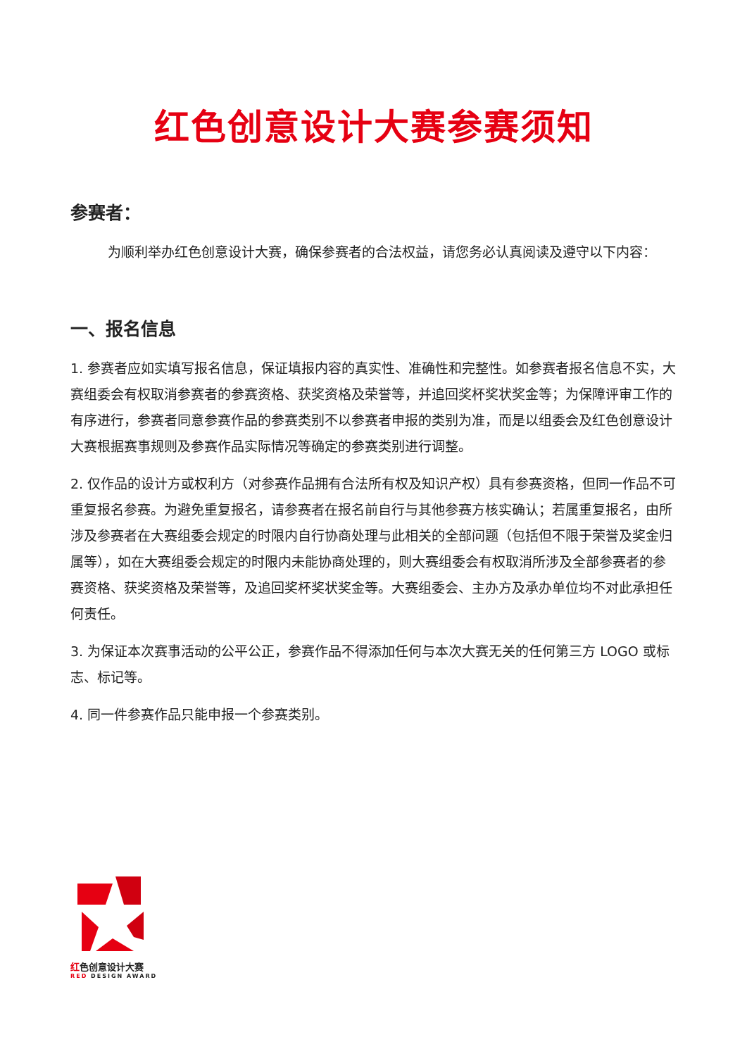红色创意设计大赛参赛须知
参赛者：
为顺利举办红色创意设计大赛，确保参赛者的合法权益，请您务必认真阅读及遵守以下内容：
一、报名信息
1. 参赛者应如实填写报名信息，保证填报内容的真实性、准确性和完整性。如参赛者报名信息不实，大赛组委会有权取消参赛者的参赛资格、获奖资格及荣誉等，并追回奖杯奖状奖金等；为保障评审工作的有序进行，参赛者同意参赛作品的参赛类别不以参赛者申报的类别为准，而是以组委会及红色创意设计大赛根据赛事规则及参赛作品实际情况等确定的参赛类别进行调整。
2. 仅作品的设计方或权利方（对参赛作品拥有合法所有权及知识产权）具有参赛资格，但同一作品不可重复报名参赛。为避免重复报名，请参赛者在报名前自行与其他参赛方核实确认；若属重复报名，由所涉及参赛者在大赛组委会规定的时限内自行协商处理与此相关的全部问题（包括但不限于荣誉及奖金归属等），如在大赛组委会规定的时限内未能协商处理的，则大赛组委会有权取消所涉及全部参赛者的参赛资格、获奖资格及荣誉等，及追回奖杯奖状奖金等。大赛组委会、主办方及承办单位均不对此承担任何责任。
3. 为保证本次赛事活动的公平公正，参赛作品不得添加任何与本次大赛无关的任何第三方 LOGO 或标志、标记等。
4. 同一件参赛作品只能申报一个参赛类别。
红色创意设计大赛
RED DESIGN AWARD